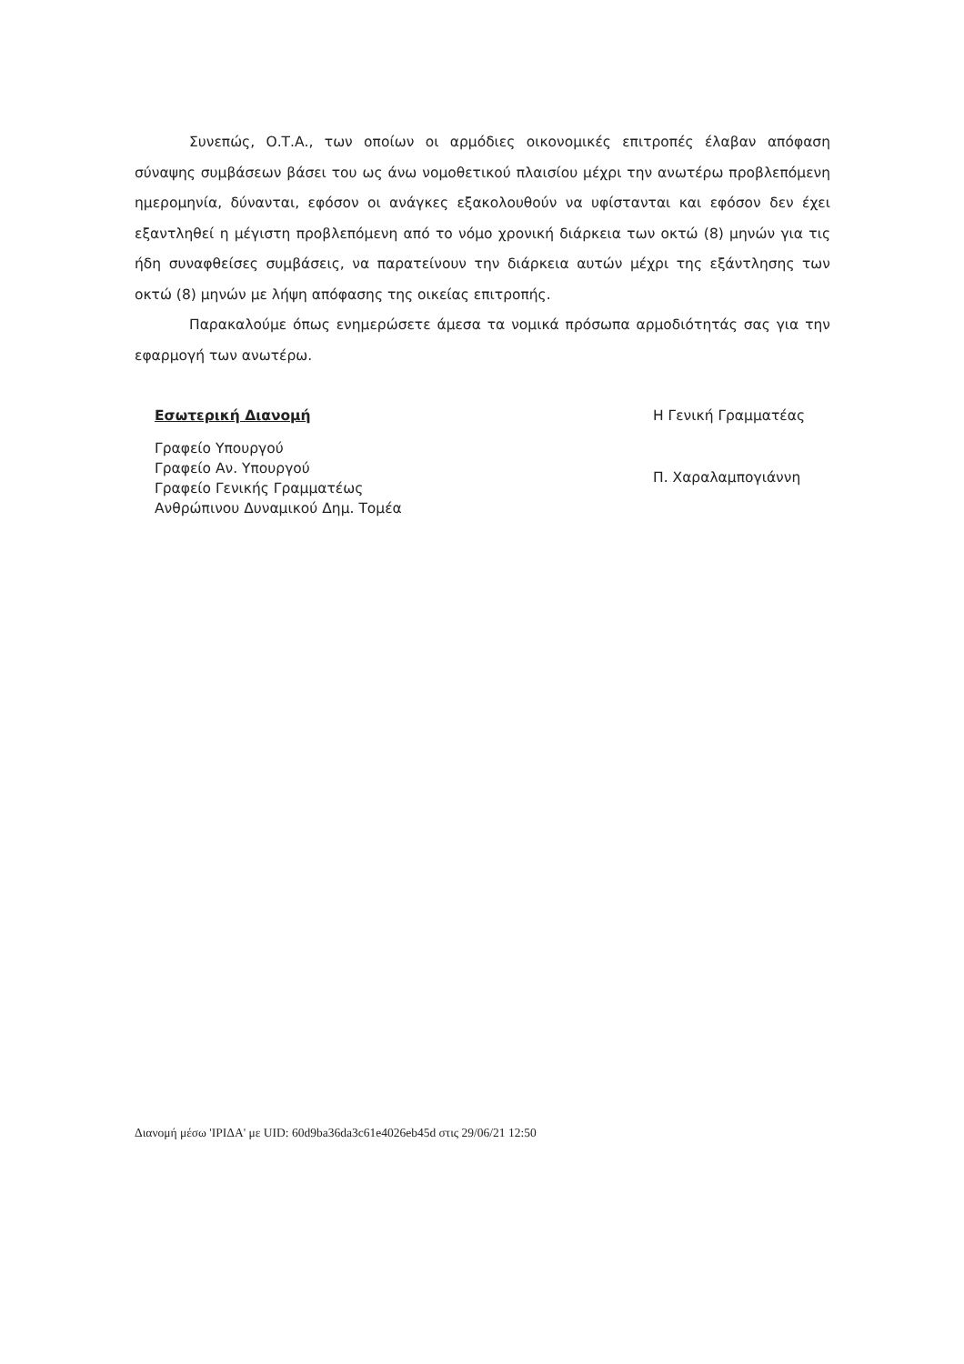Συνεπώς, Ο.Τ.Α., των οποίων οι αρμόδιες οικονομικές επιτροπές έλαβαν απόφαση σύναψης συμβάσεων βάσει του ως άνω νομοθετικού πλαισίου μέχρι την ανωτέρω προβλεπόμενη ημερομηνία, δύνανται, εφόσον οι ανάγκες εξακολουθούν να υφίστανται και εφόσον δεν έχει εξαντληθεί η μέγιστη προβλεπόμενη από το νόμο χρονική διάρκεια των οκτώ (8) μηνών για τις ήδη συναφθείσες συμβάσεις, να παρατείνουν την διάρκεια αυτών μέχρι της εξάντλησης των οκτώ (8) μηνών με λήψη απόφασης της οικείας επιτροπής.
Παρακαλούμε όπως ενημερώσετε άμεσα τα νομικά πρόσωπα αρμοδιότητάς σας για την εφαρμογή των ανωτέρω.
Εσωτερική Διανομή
Γραφείο Υπουργού
Γραφείο Αν. Υπουργού
Γραφείο Γενικής Γραμματέως
Ανθρώπινου Δυναμικού Δημ. Τομέα
Η Γενική Γραμματέας
Π. Χαραλαμπογιάννη
Διανομή μέσω 'ΙΡΙΔΑ' με UID: 60d9ba36da3c61e4026eb45d στις 29/06/21 12:50